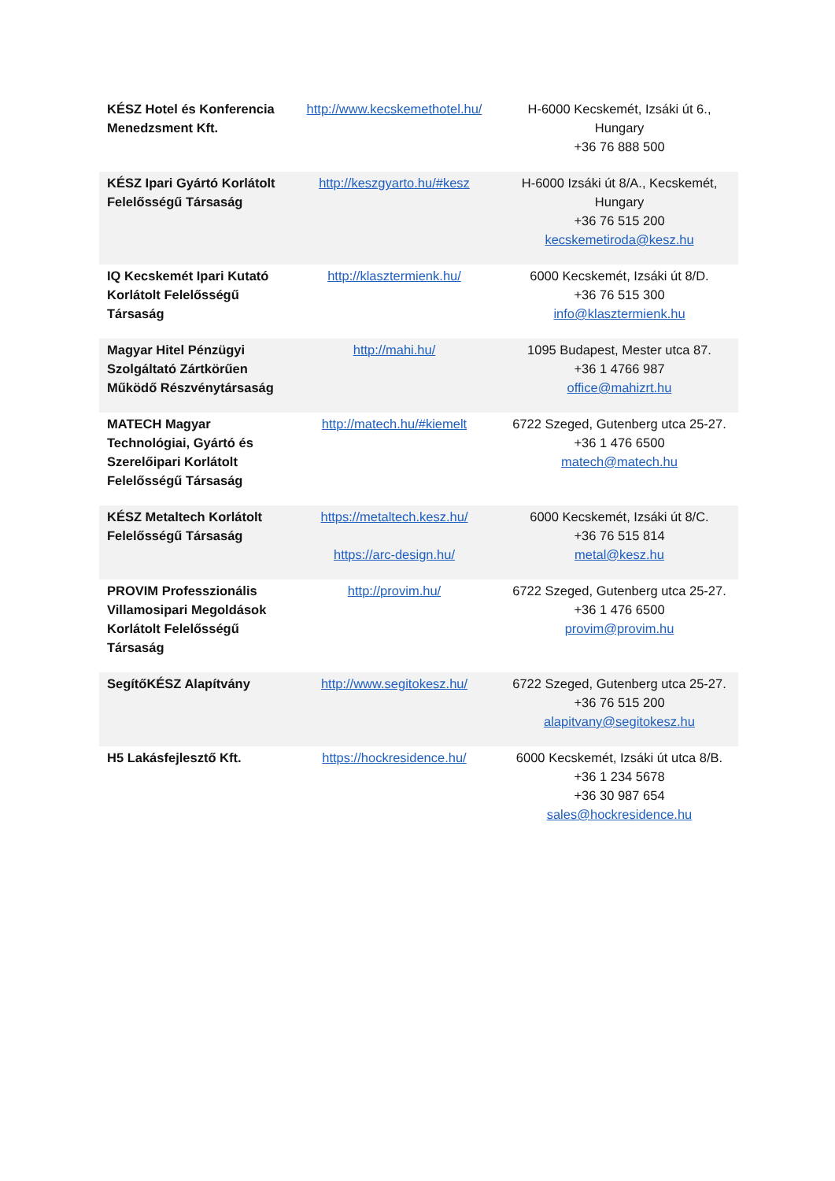| KÉSZ Hotel és Konferencia Menedzsment Kft. | http://www.kecskemethotel.hu/ | H-6000 Kecskemét, Izsáki út 6., Hungary +36 76 888 500 |
| KÉSZ Ipari Gyártó Korlátolt Felelősségű Társaság | http://keszgyarto.hu/#kesz | H-6000 Izsáki út 8/A., Kecskemét, Hungary +36 76 515 200 kecskemetiroda@kesz.hu |
| IQ Kecskemét Ipari Kutató Korlátolt Felelősségű Társaság | http://klasztermienk.hu/ | 6000 Kecskemét, Izsáki út 8/D. +36 76 515 300 info@klasztermienk.hu |
| Magyar Hitel Pénzügyi Szolgáltató Zártkörűen Működő Részvénytársaság | http://mahi.hu/ | 1095 Budapest, Mester utca 87. +36 1 4766 987 office@mahizrt.hu |
| MATECH Magyar Technológiai, Gyártó és Szerelőipari Korlátolt Felelősségű Társaság | http://matech.hu/#kiemelt | 6722 Szeged, Gutenberg utca 25-27. +36 1 476 6500 matech@matech.hu |
| KÉSZ Metaltech Korlátolt Felelősségű Társaság | https://metaltech.kesz.hu/ https://arc-design.hu/ | 6000 Kecskemét, Izsáki út 8/C. +36 76 515 814 metal@kesz.hu |
| PROVIM Professzionális Villamosipari Megoldások Korlátolt Felelősségű Társaság | http://provim.hu/ | 6722 Szeged, Gutenberg utca 25-27. +36 1 476 6500 provim@provim.hu |
| SegítőKÉSZ Alapítvány | http://www.segitokesz.hu/ | 6722 Szeged, Gutenberg utca 25-27. +36 76 515 200 alapitvany@segitokesz.hu |
| H5 Lakásfejlesztő Kft. | https://hockresidence.hu/ | 6000 Kecskemét, Izsáki út utca 8/B. +36 1 234 5678 +36 30 987 654 sales@hockresidence.hu |